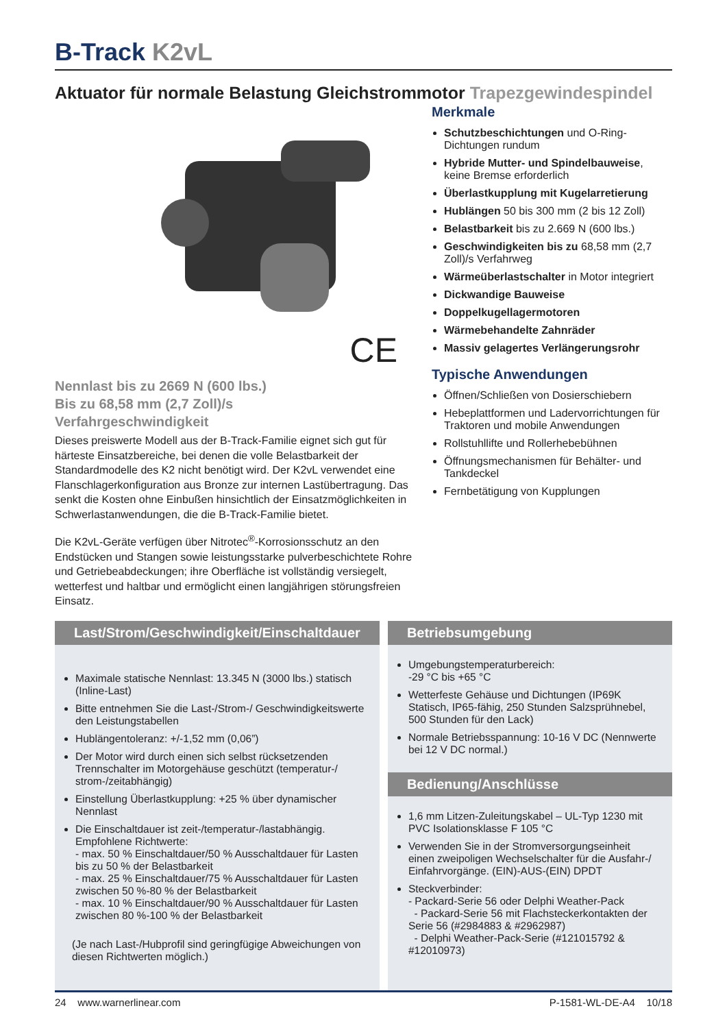B-Track K2vL
Aktuator für normale Belastung Gleichstrommotor Trapezgewindespindel
CE
Nennlast bis zu 2669 N (600 lbs.)
Bis zu 68,58 mm (2,7 Zoll)/s
Verfahrgeschwindigkeit
Dieses preiswerte Modell aus der B-Track-Familie eignet sich gut für härteste Einsatzbereiche, bei denen die volle Belastbarkeit der Standardmodelle des K2 nicht benötigt wird. Der K2vL verwendet eine Flanschlagerkonfiguration aus Bronze zur internen Lastübertragung. Das senkt die Kosten ohne Einbußen hinsichtlich der Einsatzmöglichkeiten in Schwerlastanwendungen, die die B-Track-Familie bietet.
Die K2vL-Geräte verfügen über Nitrotec<sup>®</sup>-Korrosionsschutz an den Endstücken und Stangen sowie leistungsstarke pulverbeschichtete Rohre und Getriebeabdeckungen; ihre Oberfläche ist vollständig versiegelt, wetterfest und haltbar und ermöglicht einen langjährigen störungsfreien Einsatz.
Merkmale
Schutzbeschichtungen und O-Ring-Dichtungen rundum
Hybride Mutter- und Spindelbauweise, keine Bremse erforderlich
Überlastkupplung mit Kugelarretierung
Hublängen 50 bis 300 mm (2 bis 12 Zoll)
Belastbarkeit bis zu 2.669 N (600 lbs.)
Geschwindigkeiten bis zu 68,58 mm (2,7 Zoll)/s Verfahrweg
Wärmeüberlastschalter in Motor integriert
Dickwandige Bauweise
Doppelkugellagermotoren
Wärmebehandelte Zahnräder
Massiv gelagertes Verlängerungsrohr
Typische Anwendungen
Öffnen/Schließen von Dosierschiebern
Hebeplattformen und Ladervorrichtungen für Traktoren und mobile Anwendungen
Rollstuhllifte und Rollerhebebühnen
Öffnungsmechanismen für Behälter- und Tankdeckel
Fernbetätigung von Kupplungen
Last/Strom/Geschwindigkeit/Einschaltdauer
Maximale statische Nennlast: 13.345 N (3000 lbs.) statisch (Inline-Last)
Bitte entnehmen Sie die Last-/Strom-/ Geschwindigkeitswerte den Leistungstabellen
Hublängentoleranz: +/-1,52 mm (0,06”)
Der Motor wird durch einen sich selbst rücksetzenden Trennschalter im Motorgehäuse geschützt (temperatur-/ strom-/zeitabhängig)
Einstellung Überlastkupplung: +25 % über dynamischer Nennlast
Die Einschaltdauer ist zeit-/temperatur-/lastabhängig. Empfohlene Richtwerte:
- max. 50 % Einschaltdauer/50 % Ausschaltdauer für Lasten bis zu 50 % der Belastbarkeit
- max. 25 % Einschaltdauer/75 % Ausschaltdauer für Lasten zwischen 50 %-80 % der Belastbarkeit
- max. 10 % Einschaltdauer/90 % Ausschaltdauer für Lasten zwischen 80 %-100 % der Belastbarkeit
(Je nach Last-/Hubprofil sind geringfügige Abweichungen von diesen Richtwerten möglich.)
Betriebsumgebung
Umgebungstemperaturbereich:
-29 °C bis +65 °C
Wetterfeste Gehäuse und Dichtungen (IP69K Statisch, IP65-fähig, 250 Stunden Salzsprühnebel, 500 Stunden für den Lack)
Normale Betriebsspannung: 10-16 V DC (Nennwerte bei 12 V DC normal.)
Bedienung/Anschlüsse
1,6 mm Litzen-Zuleitungskabel – UL-Typ 1230 mit PVC Isolationsklasse F 105 °C
Verwenden Sie in der Stromversorgungseinheit einen zweipoligen Wechselschalter für die Ausfahr-/ Einfahrvorgänge. (EIN)-AUS-(EIN) DPDT
Steckverbinder:
- Packard-Serie 56 oder Delphi Weather-Pack
- Packard-Serie 56 mit Flachsteckerkontakten der Serie 56 (#2984883 & #2962987)
- Delphi Weather-Pack-Serie (#121015792 & #12010973)
24 www.warnerlinear.com P-1581-WL-DE-A4 10/18